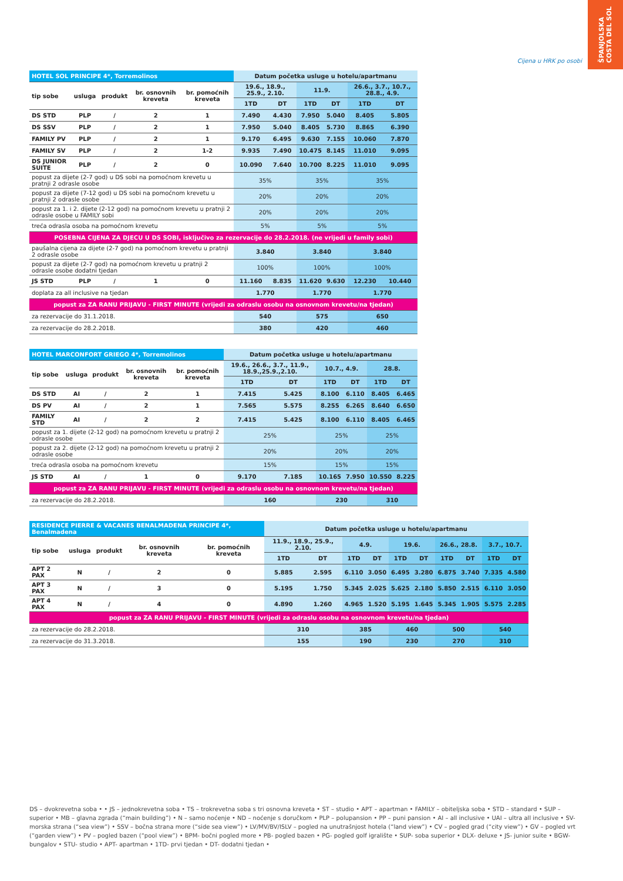ŠPANJOLSKA
COSTA DEL SOL
Cijena u HRK po osobi
| HOTEL SOL PRINCIPE 4*, Torremolinos | | | | | Datum početka usluge u hotelu/apartmanu | | | | | |
| tip sobe | usluga | produkt | br. osnovnih kreveta | br. pomoćnih kreveta | 19.6., 18.9., 25.9., 2.10. | | 11.9. | | 26.6., 3.7., 10.7., 28.8., 4.9. | |
| | | | | | 1TD | DT | 1TD | DT | 1TD | DT |
| DS STD | PLP | / | 2 | 1 | 7.490 | 4.430 | 7.950 | 5.040 | 8.405 | 5.805 |
| DS SSV | PLP | / | 2 | 1 | 7.950 | 5.040 | 8.405 | 5.730 | 8.865 | 6.390 |
| FAMILY PV | PLP | / | 2 | 1 | 9.170 | 6.495 | 9.630 | 7.155 | 10.060 | 7.870 |
| FAMILY SV | PLP | / | 2 | 1-2 | 9.935 | 7.490 | 10.475 | 8.145 | 11.010 | 9.095 |
| DS JUNIOR SUITE | PLP | / | 2 | 0 | 10.090 | 7.640 | 10.700 | 8.225 | 11.010 | 9.095 |
| popust za dijete (2-7 god) u DS sobi na pomoćnom krevetu u pratnji 2 odrasle osobe | | | | | 35% | | 35% | | 35% | |
| popust za dijete (7-12 god) u DS sobi na pomoćnom krevetu u pratnji 2 odrasle osobe | | | | | 20% | | 20% | | 20% | |
| popust za 1. i 2. dijete (2-12 god) na pomoćnom krevetu u pratnji 2 odrasle osobe u FAMILY sobi | | | | | 20% | | 20% | | 20% | |
| treća odrasla osoba na pomoćnom krevetu | | | | | 5% | | 5% | | 5% | |
| POSEBNA CIJENA ZA DJECU U DS SOBI, isključivo za rezervacije do 28.2.2018. (ne vrijedi u family sobi) | | | | | | | | | | |
| paušalna cijena za dijete (2-7 god) na pomoćnom krevetu u pratnji 2 odrasle osobe | | | | | 3.840 | | 3.840 | | 3.840 | |
| popust za dijete (2-7 god) na pomoćnom krevetu u pratnji 2 odrasle osobe dodatni tjedan | | | | | 100% | | 100% | | 100% | |
| JS STD | PLP | / | 1 | 0 | 11.160 | 8.835 | 11.620 | 9.630 | 12.230 | 10.440 |
| doplata za all inclusive na tjedan | | | | | 1.770 | | 1.770 | | 1.770 | |
| popust za ZA RANU PRIJAVU - FIRST MINUTE (vrijedi za odraslu osobu na osnovnom krevetu/na tjedan) | | | | | | | | | | |
| za rezervacije do 31.1.2018. | | | | | 540 | | 575 | | 650 | |
| za rezervacije do 28.2.2018. | | | | | 380 | | 420 | | 460 | |
| HOTEL MARCONFORT GRIEGO 4*, Torremolinos | | | | | Datum početka usluge u hotelu/apartmanu | | | | | |
| tip sobe | usluga | produkt | br. osnovnih kreveta | br. pomoćnih kreveta | 19.6., 26.6., 3.7., 11.9., 18.9.,25.9.,2.10. | | 10.7., 4.9. | | 28.8. | |
| | | | | | 1TD | DT | 1TD | DT | 1TD | DT |
| DS STD | AI | / | 2 | 1 | 7.415 | 5.425 | 8.100 | 6.110 | 8.405 | 6.465 |
| DS PV | AI | / | 2 | 1 | 7.565 | 5.575 | 8.255 | 6.265 | 8.640 | 6.650 |
| FAMILY STD | AI | / | 2 | 2 | 7.415 | 5.425 | 8.100 | 6.110 | 8.405 | 6.465 |
| popust za 1. dijete (2-12 god) na pomoćnom krevetu u pratnji 2 odrasle osobe | | | | | 25% | | 25% | | 25% | |
| popust za 2. dijete (2-12 god) na pomoćnom krevetu u pratnji 2 odrasle osobe | | | | | 20% | | 20% | | 20% | |
| treća odrasla osoba na pomoćnom krevetu | | | | | 15% | | 15% | | 15% | |
| JS STD | AI | / | 1 | 0 | 9.170 | 7.185 | 10.165 | 7.950 | 10.550 | 8.225 |
| popust za ZA RANU PRIJAVU - FIRST MINUTE (vrijedi za odraslu osobu na osnovnom krevetu/na tjedan) | | | | | | | | | | |
| za rezervacije do 28.2.2018. | | | | | 160 | | 230 | | 310 | |
| RESIDENCE PIERRE & VACANES BENALMADENA PRINCIPE 4*, Benalmadena | | | | | Datum početka usluge u hotelu/apartmanu | | | | | | | | | |
| tip sobe | usluga | produkt | br. osnovnih kreveta | br. pomoćnih kreveta | 11.9., 18.9., 25.9., 2.10. | | 4.9. | | 19.6. | | 26.6., 28.8. | | 3.7., 10.7. | |
| | | | | | 1TD | DT | 1TD | DT | 1TD | DT | 1TD | DT | 1TD | DT |
| APT 2 PAX | N | / | 2 | 0 | 5.885 | 2.595 | 6.110 | 3.050 | 6.495 | 3.280 | 6.875 | 3.740 | 7.335 | 4.580 |
| APT 3 PAX | N | / | 3 | 0 | 5.195 | 1.750 | 5.345 | 2.025 | 5.625 | 2.180 | 5.850 | 2.515 | 6.110 | 3.050 |
| APT 4 PAX | N | / | 4 | 0 | 4.890 | 1.260 | 4.965 | 1.520 | 5.195 | 1.645 | 5.345 | 1.905 | 5.575 | 2.285 |
| popust za ZA RANU PRIJAVU - FIRST MINUTE (vrijedi za odraslu osobu na osnovnom krevetu/na tjedan) | | | | | | | | | | | | | | |
| za rezervacije do 28.2.2018. | | | | | 310 | | 385 | | 460 | | 500 | | 540 | |
| za rezervacije do 31.3.2018. | | | | | 155 | | 190 | | 230 | | 270 | | 310 | |
DS – dvokrevetna soba • • JS – jednokrevetna soba • TS – trokrevetna soba s tri osnovna kreveta • ST – studio • APT – apartman • FAMILY – obiteljska soba • STD – standard • SUP – superior • MB – glavna zgrada (“main building”) • N – samo noćenje • ND – noćenje s doručkom • PLP – polupansion • PP – puni pansion • AI – all inclusive • UAI – ultra all inclusive • SV- morska strana (“sea view”) • SSV – bočna strana more (“side sea view”) • LV/MV/BV/ISLV – pogled na unutrašnjost hotela (“land view”) • CV – pogled grad (“city view”) • GV – pogled vrt (“garden view”) • PV – pogled bazen (“pool view”) • BPM- bočni pogled more • PB- pogled bazen • PG- pogled golf igralište • SUP- soba superior • DLX- deluxe • JS- junior suite • BGW- bungalov • STU- studio • APT- apartman • 1TD- prvi tjedan • DT- dodatni tjedan •